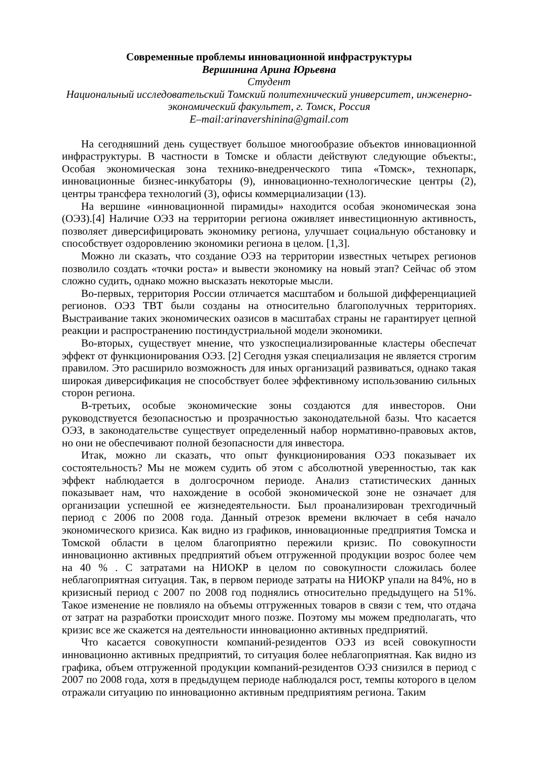Современные проблемы инновационной инфраструктуры
Вершинина Арина Юрьевна
Студент
Национальный исследовательский Томский политехнический университет, инженерно-экономический факультет, г. Томск, Россия
E–mail:arinavershinina@gmail.com
На сегодняшний день существует большое многообразие объектов инновационной инфраструктуры. В частности в Томске и области действуют следующие объекты:, Особая экономическая зона технико-внедренческого типа «Томск», технопарк, инновационные бизнес-инкубаторы (9), инновационно-технологические центры (2), центры трансфера технологий (3), офисы коммерциализации (13).
На вершине «инновационной пирамиды» находится особая экономическая зона (ОЭЗ).[4] Наличие ОЭЗ на территории региона оживляет инвестиционную активность, позволяет диверсифицировать экономику региона, улучшает социальную обстановку и способствует оздоровлению экономики региона в целом. [1,3].
Можно ли сказать, что создание ОЭЗ на территории известных четырех регионов позволило создать «точки роста» и вывести экономику на новый этап? Сейчас об этом сложно судить, однако можно высказать некоторые мысли.
Во-первых, территория России отличается масштабом и большой дифференциацией регионов. ОЭЗ ТВТ были созданы на относительно благополучных территориях. Выстраивание таких экономических оазисов в масштабах страны не гарантирует цепной реакции и распространению постиндустриальной модели экономики.
Во-вторых, существует мнение, что узкоспециализированные кластеры обеспечат эффект от функционирования ОЭЗ. [2] Сегодня узкая специализация не является строгим правилом. Это расширило возможность для иных организаций развиваться, однако такая широкая диверсификация не способствует более эффективному использованию сильных сторон региона.
В-третьих, особые экономические зоны создаются для инвесторов. Они руководствуется безопасностью и прозрачностью законодательной базы. Что касается ОЭЗ, в законодательстве существует определенный набор нормативно-правовых актов, но они не обеспечивают полной безопасности для инвестора.
Итак, можно ли сказать, что опыт функционирования ОЭЗ показывает их состоятельность? Мы не можем судить об этом с абсолютной уверенностью, так как эффект наблюдается в долгосрочном периоде. Анализ статистических данных показывает нам, что нахождение в особой экономической зоне не означает для организации успешной ее жизнедеятельности. Был проанализирован трехгодичный период с 2006 по 2008 года. Данный отрезок времени включает в себя начало экономического кризиса. Как видно из графиков, инновационные предприятия Томска и Томской области в целом благоприятно пережили кризис. По совокупности инновационно активных предприятий объем отгруженной продукции возрос более чем на 40 % . С затратами на НИОКР в целом по совокупности сложилась более неблагоприятная ситуация. Так, в первом периоде затраты на НИОКР упали на 84%, но в кризисный период с 2007 по 2008 год поднялись относительно предыдущего на 51%. Такое изменение не повлияло на объемы отгруженных товаров в связи с тем, что отдача от затрат на разработки происходит много позже. Поэтому мы можем предполагать, что кризис все же скажется на деятельности инновационно активных предприятий.
Что касается совокупности компаний-резидентов ОЭЗ из всей совокупности инновационно активных предприятий, то ситуация более неблагоприятная. Как видно из графика, объем отгруженной продукции компаний-резидентов ОЭЗ снизился в период с 2007 по 2008 года, хотя в предыдущем периоде наблюдался рост, темпы которого в целом отражали ситуацию по инновационно активным предприятиям региона. Таким